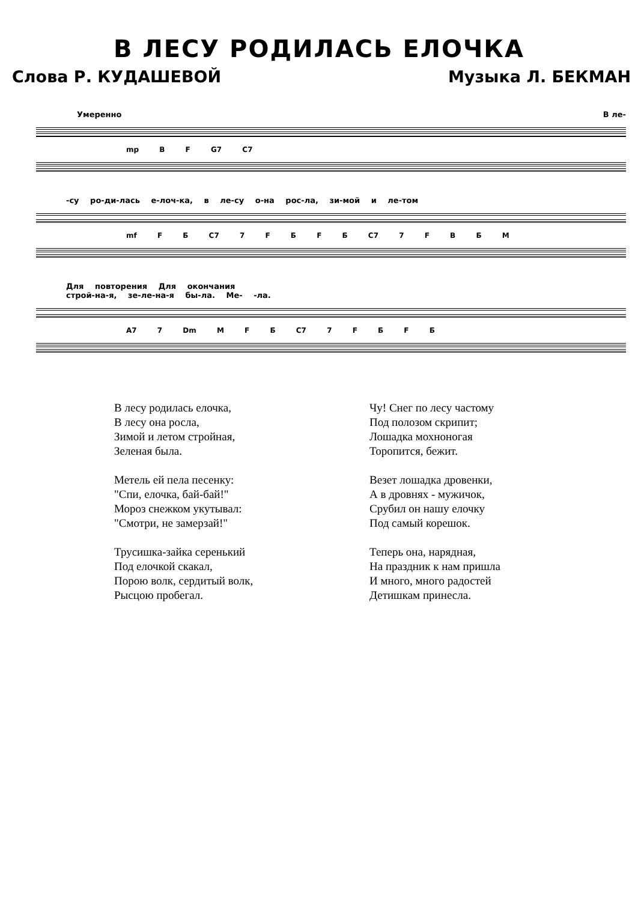В ЛЕСУ РОДИЛАСЬ ЕЛОЧКА
Слова Р. КУДАШЕВОЙ Музыка Л. БЕКМАН
Умеренно В ле-
mp B F G7 C7
-су ро-ди-лась е-лоч-ка, в ле-су о-на рос-ла, зи-мой и ле-том
mf F Б C7 7 F Б F Б C7 7 F B Б M
Для повторения Для окончания
строй-на-я, зе-ле-на-я бы-ла. Ме- -ла.
A7 7 Dm M F Б C7 7 F Б F Б
В лесу родилась елочка,
В лесу она росла,
Зимой и летом стройная,
Зеленая была.
Метель ей пела песенку:
"Спи, елочка, бай-бай!"
Мороз снежком укутывал:
"Смотри, не замерзай!"
Трусишка-зайка серенький
Под елочкой скакал,
Порою волк, сердитый волк,
Рысцою пробегал.
Чу! Снег по лесу частому
Под полозом скрипит;
Лошадка мохноногая
Торопится, бежит.
Везет лошадка дровенки,
А в дровнях - мужичок,
Срубил он нашу елочку
Под самый корешок.
Теперь она, нарядная,
На праздник к нам пришла
И много, много радостей
Детишкам принесла.